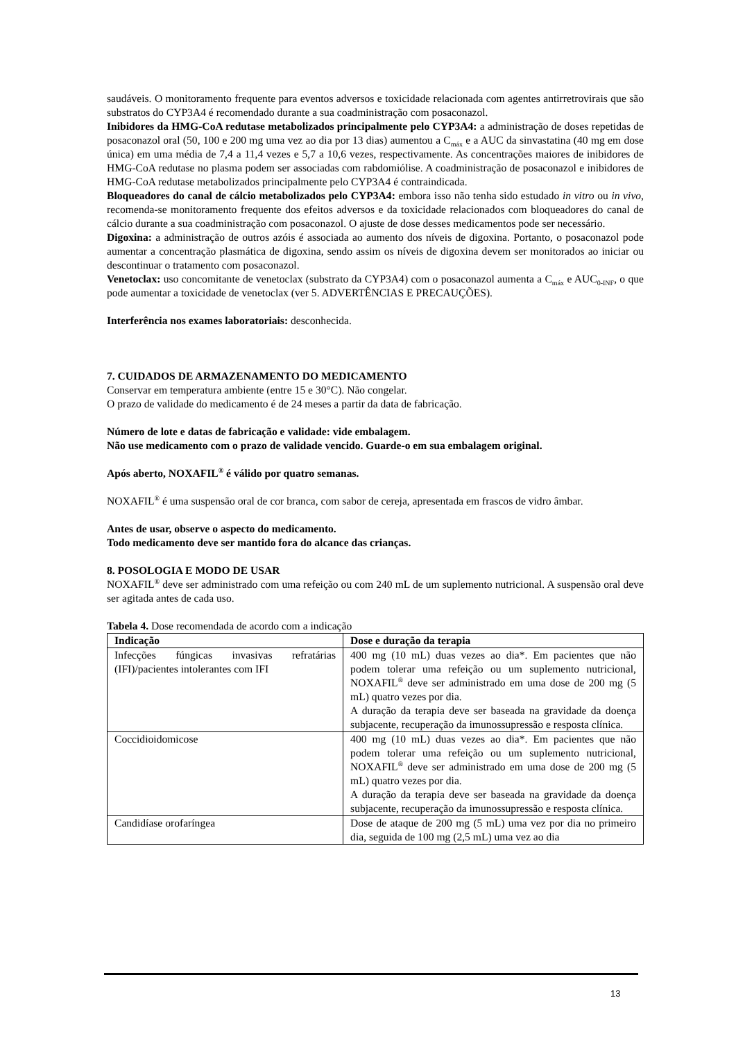saudáveis. O monitoramento frequente para eventos adversos e toxicidade relacionada com agentes antirretrovirais que são substratos do CYP3A4 é recomendado durante a sua coadministração com posaconazol.
Inibidores da HMG-CoA redutase metabolizados principalmente pelo CYP3A4: a administração de doses repetidas de posaconazol oral (50, 100 e 200 mg uma vez ao dia por 13 dias) aumentou a C<sub>máx</sub> e a AUC da sinvastatina (40 mg em dose única) em uma média de 7,4 a 11,4 vezes e 5,7 a 10,6 vezes, respectivamente. As concentrações maiores de inibidores de HMG-CoA redutase no plasma podem ser associadas com rabdomiólise. A coadministração de posaconazol e inibidores de HMG-CoA redutase metabolizados principalmente pelo CYP3A4 é contraindicada.
Bloqueadores do canal de cálcio metabolizados pelo CYP3A4: embora isso não tenha sido estudado in vitro ou in vivo, recomenda-se monitoramento frequente dos efeitos adversos e da toxicidade relacionados com bloqueadores do canal de cálcio durante a sua coadministração com posaconazol. O ajuste de dose desses medicamentos pode ser necessário.
Digoxina: a administração de outros azóis é associada ao aumento dos níveis de digoxina. Portanto, o posaconazol pode aumentar a concentração plasmática de digoxina, sendo assim os níveis de digoxina devem ser monitorados ao iniciar ou descontinuar o tratamento com posaconazol.
Venetoclax: uso concomitante de venetoclax (substrato da CYP3A4) com o posaconazol aumenta a C<sub>máx</sub> e AUC<sub>0-INF</sub>, o que pode aumentar a toxicidade de venetoclax (ver 5. ADVERTÊNCIAS E PRECAUÇÕES).
Interferência nos exames laboratoriais: desconhecida.
7. CUIDADOS DE ARMAZENAMENTO DO MEDICAMENTO
Conservar em temperatura ambiente (entre 15 e 30°C). Não congelar.
O prazo de validade do medicamento é de 24 meses a partir da data de fabricação.
Número de lote e datas de fabricação e validade: vide embalagem.
Não use medicamento com o prazo de validade vencido. Guarde-o em sua embalagem original.
Após aberto, NOXAFIL<sup>®</sup> é válido por quatro semanas.
NOXAFIL<sup>®</sup> é uma suspensão oral de cor branca, com sabor de cereja, apresentada em frascos de vidro âmbar.
Antes de usar, observe o aspecto do medicamento.
Todo medicamento deve ser mantido fora do alcance das crianças.
8. POSOLOGIA E MODO DE USAR
NOXAFIL<sup>®</sup> deve ser administrado com uma refeição ou com 240 mL de um suplemento nutricional. A suspensão oral deve ser agitada antes de cada uso.
Tabela 4. Dose recomendada de acordo com a indicação
| Indicação | Dose e duração da terapia |
| --- | --- |
| Infecções fúngicas invasivas refratárias (IFI)/pacientes intolerantes com IFI | 400 mg (10 mL) duas vezes ao dia*. Em pacientes que não podem tolerar uma refeição ou um suplemento nutricional, NOXAFIL<sup>®</sup> deve ser administrado em uma dose de 200 mg (5 mL) quatro vezes por dia. A duração da terapia deve ser baseada na gravidade da doença subjacente, recuperação da imunossupressão e resposta clínica. |
| Coccidioidomicose | 400 mg (10 mL) duas vezes ao dia*. Em pacientes que não podem tolerar uma refeição ou um suplemento nutricional, NOXAFIL<sup>®</sup> deve ser administrado em uma dose de 200 mg (5 mL) quatro vezes por dia. A duração da terapia deve ser baseada na gravidade da doença subjacente, recuperação da imunossupressão e resposta clínica. |
| Candidíase orofaríngea | Dose de ataque de 200 mg (5 mL) uma vez por dia no primeiro dia, seguida de 100 mg (2,5 mL) uma vez ao dia |
13